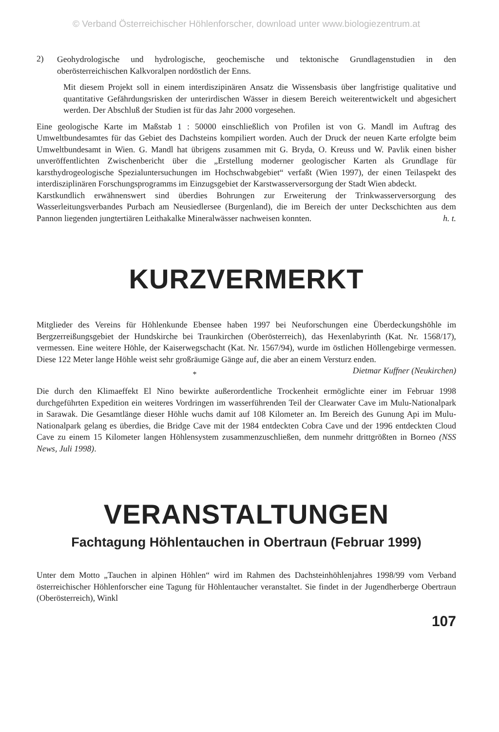© Verband Österreichischer Höhlenforscher, download unter www.biologiezentrum.at
2)
Geohydrologische und hydrologische, geochemische und tektonische Grundlagenstudien in den oberösterreichischen Kalkvoralpen nordöstlich der Enns.
Mit diesem Projekt soll in einem interdiszipinären Ansatz die Wissensbasis über langfristige qualitative und quantitative Gefährdungsrisken der unterirdischen Wässer in diesem Bereich weiterentwickelt und abgesichert werden. Der Abschluß der Studien ist für das Jahr 2000 vorgesehen.
Eine geologische Karte im Maßstab 1 : 50000 einschließlich von Profilen ist von G. Mandl im Auftrag des Umweltbundesamtes für das Gebiet des Dachsteins kompiliert worden. Auch der Druck der neuen Karte erfolgte beim Umweltbundesamt in Wien. G. Mandl hat übrigens zusammen mit G. Bryda, O. Kreuss und W. Pavlik einen bisher unveröffentlichten Zwischenbericht über die „Erstellung moderner geologischer Karten als Grundlage für karsthydrogeologische Spezialuntersuchungen im Hochschwabgebiet“ verfaßt (Wien 1997), der einen Teilaspekt des interdisziplinären Forschungsprogramms im Einzugsgebiet der Karstwasserversorgung der Stadt Wien abdeckt.
Karstkundlich erwähnenswert sind überdies Bohrungen zur Erweiterung der Trinkwasserversorgung des Wasserleitungsverbandes Purbach am Neusiedlersee (Burgenland), die im Bereich der unter Deckschichten aus dem Pannon liegenden jungtertiären Leithakalke Mineralwässer nachweisen konnten. h. t.
KURZVERMERKT
Mitglieder des Vereins für Höhlenkunde Ebensee haben 1997 bei Neuforschungen eine Überdeckungshöhle im Bergzerreißungsgebiet der Hundskirche bei Traunkirchen (Oberösterreich), das Hexenlabyrinth (Kat. Nr. 1568/17), vermessen. Eine weitere Höhle, der Kaiserwegschacht (Kat. Nr. 1567/94), wurde im östlichen Höllengebirge vermessen. Diese 122 Meter lange Höhle weist sehr großräumige Gänge auf, die aber an einem Versturz enden. Dietmar Kuffner (Neukirchen)
*
Die durch den Klimaeffekt El Nino bewirkte außerordentliche Trockenheit ermöglichte einer im Februar 1998 durchgeführten Expedition ein weiteres Vordringen im wasserführenden Teil der Clearwater Cave im Mulu-Nationalpark in Sarawak. Die Gesamtlänge dieser Höhle wuchs damit auf 108 Kilometer an. Im Bereich des Gunung Api im Mulu-Nationalpark gelang es überdies, die Bridge Cave mit der 1984 entdeckten Cobra Cave und der 1996 entdeckten Cloud Cave zu einem 15 Kilometer langen Höhlensystem zusammenzuschließen, dem nunmehr drittgrößten in Borneo (NSS News, Juli 1998).
VERANSTALTUNGEN
Fachtagung Höhlentauchen in Obertraun (Februar 1999)
Unter dem Motto „Tauchen in alpinen Höhlen“ wird im Rahmen des Dachsteinhöhlenjahres 1998/99 vom Verband österreichischer Höhlenforscher eine Tagung für Höhlentaucher veranstaltet. Sie findet in der Jugendherberge Obertraun (Oberösterreich), Winkl
107